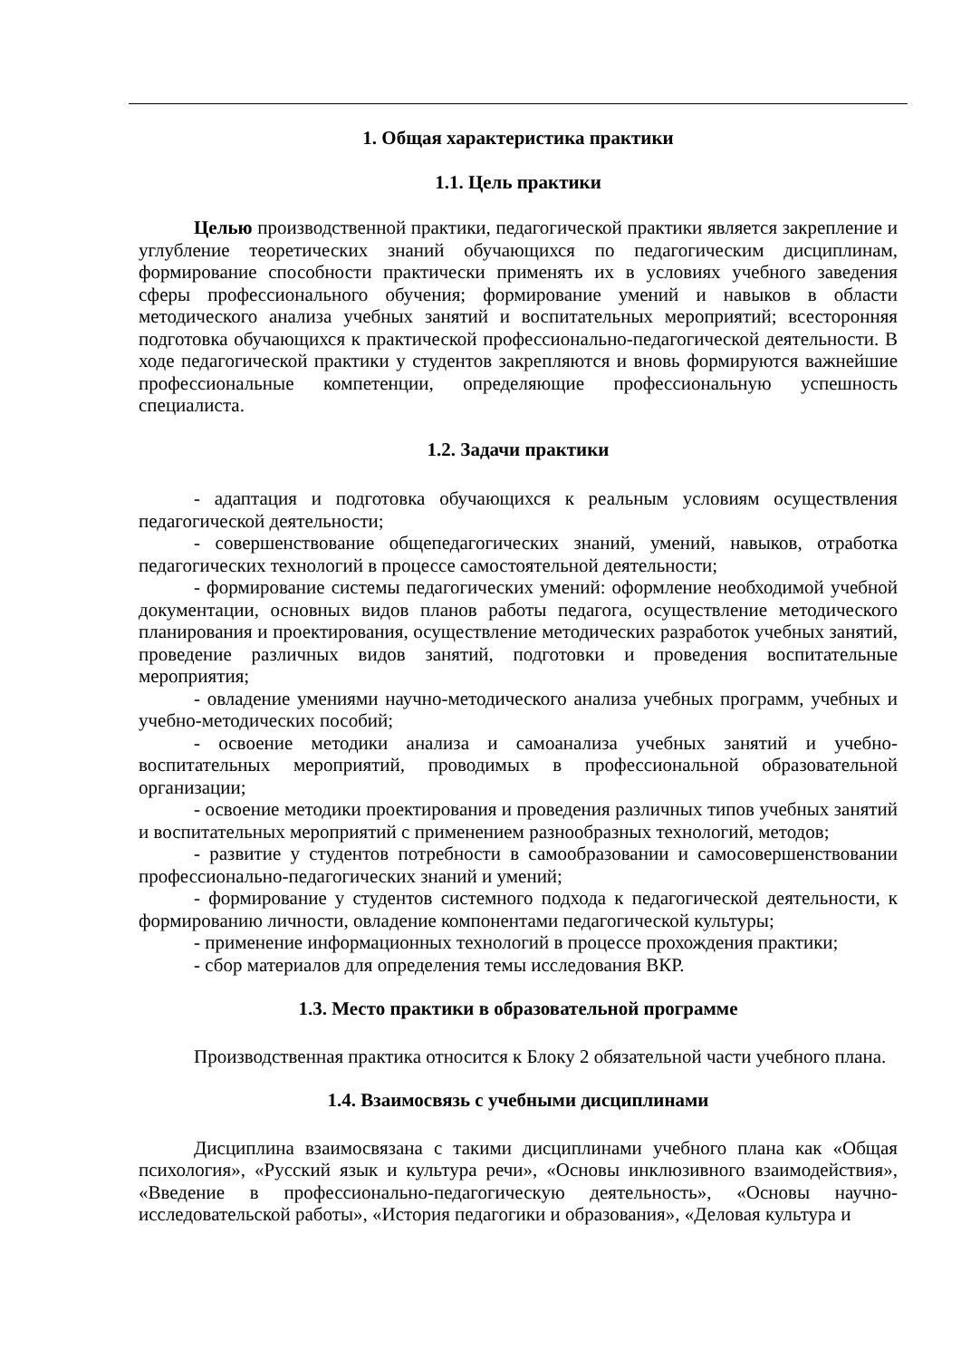1. Общая характеристика практики
1.1. Цель практики
Целью производственной практики, педагогической практики является закрепление и углубление теоретических знаний обучающихся по педагогическим дисциплинам, формирование способности практически применять их в условиях учебного заведения сферы профессионального обучения; формирование умений и навыков в области методического анализа учебных занятий и воспитательных мероприятий; всесторонняя подготовка обучающихся к практической профессионально-педагогической деятельности. В ходе педагогической практики у студентов закрепляются и вновь формируются важнейшие профессиональные компетенции, определяющие профессиональную успешность специалиста.
1.2. Задачи практики
- адаптация и подготовка обучающихся к реальным условиям осуществления педагогической деятельности;
- совершенствование общепедагогических знаний, умений, навыков, отработка педагогических технологий в процессе самостоятельной деятельности;
- формирование системы педагогических умений: оформление необходимой учебной документации, основных видов планов работы педагога, осуществление методического планирования и проектирования, осуществление методических разработок учебных занятий, проведение различных видов занятий, подготовки и проведения воспитательные мероприятия;
- овладение умениями научно-методического анализа учебных программ, учебных и учебно-методических пособий;
- освоение методики анализа и самоанализа учебных занятий и учебно-воспитательных мероприятий, проводимых в профессиональной образовательной организации;
- освоение методики проектирования и проведения различных типов учебных занятий и воспитательных мероприятий с применением разнообразных технологий, методов;
- развитие у студентов потребности в самообразовании и самосовершенствовании профессионально-педагогических знаний и умений;
- формирование у студентов системного подхода к педагогической деятельности, к формированию личности, овладение компонентами педагогической культуры;
- применение информационных технологий в процессе прохождения практики;
- сбор материалов для определения темы исследования ВКР.
1.3. Место практики в образовательной программе
Производственная практика относится к Блоку 2 обязательной части учебного плана.
1.4. Взаимосвязь с учебными дисциплинами
Дисциплина взаимосвязана с такими дисциплинами учебного плана как «Общая психология», «Русский язык и культура речи», «Основы инклюзивного взаимодействия», «Введение в профессионально-педагогическую деятельность», «Основы научно-исследовательской работы», «История педагогики и образования», «Деловая культура и